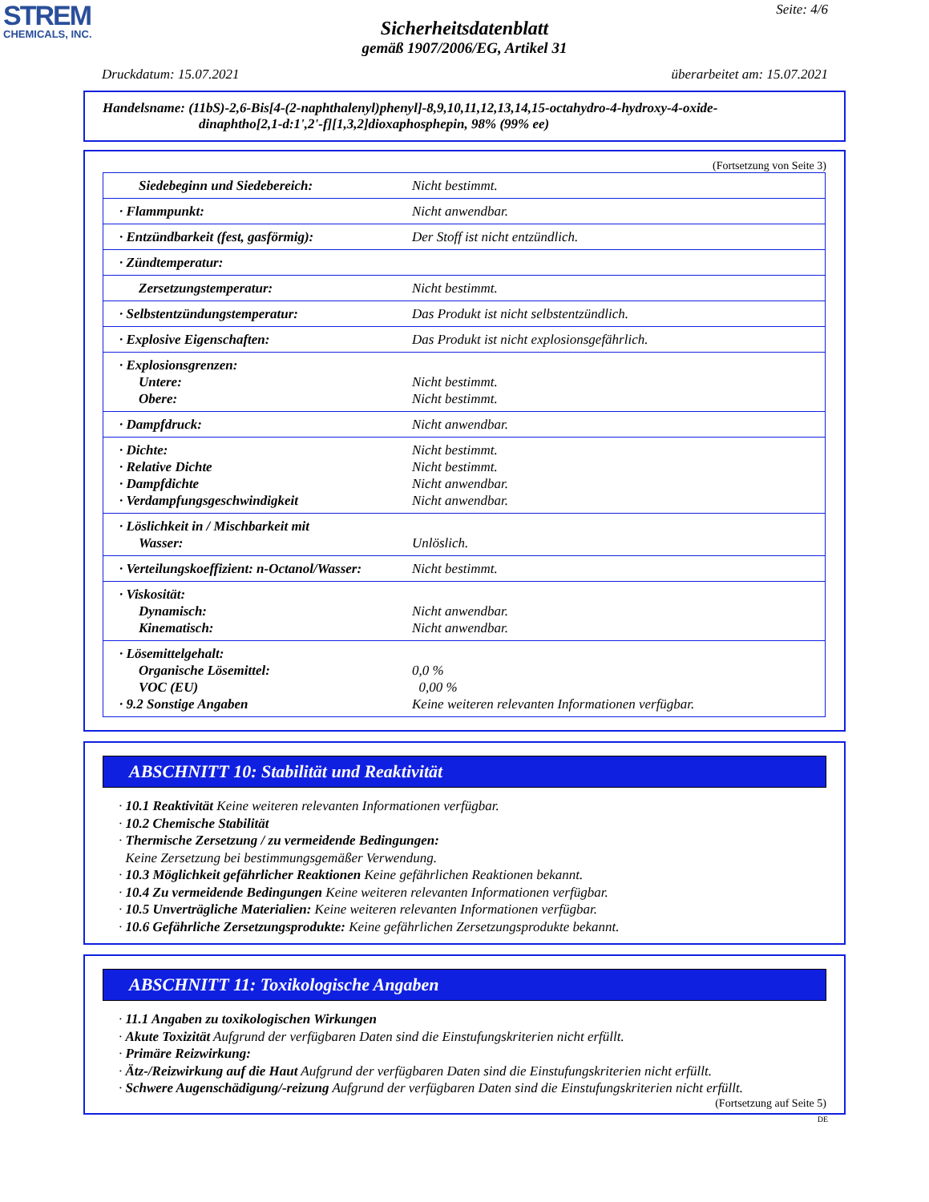STREM
CHEMICALS, INC.
Seite: 4/6
Sicherheitsdatenblatt
gemäß 1907/2006/EG, Artikel 31
Druckdatum: 15.07.2021 überarbeitet am: 15.07.2021
Handelsname: (11bS)-2,6-Bis[4-(2-naphthalenyl)phenyl]-8,9,10,11,12,13,14,15-octahydro-4-hydroxy-4-oxide-
dinaphtho[2,1-d:1',2'-f][1,3,2]dioxaphosphepin, 98% (99% ee)
(Fortsetzung von Seite 3)
| Siedebeginn und Siedebereich: | Nicht bestimmt. |
| · Flammpunkt: | Nicht anwendbar. |
| · Entzündbarkeit (fest, gasförmig): | Der Stoff ist nicht entzündlich. |
| · Zündtemperatur: | |
| Zersetzungstemperatur: | Nicht bestimmt. |
| · Selbstentzündungstemperatur: | Das Produkt ist nicht selbstentzündlich. |
| · Explosive Eigenschaften: | Das Produkt ist nicht explosionsgefährlich. |
| · Explosionsgrenzen: Untere: Obere: | Nicht bestimmt. Nicht bestimmt. |
| · Dampfdruck: | Nicht anwendbar. |
| · Dichte: · Relative Dichte · Dampfdichte · Verdampfungsgeschwindigkeit | Nicht bestimmt. Nicht bestimmt. Nicht anwendbar. Nicht anwendbar. |
| · Löslichkeit in / Mischbarkeit mit Wasser: | Unlöslich. |
| · Verteilungskoeffizient: n-Octanol/Wasser: | Nicht bestimmt. |
| · Viskosität: Dynamisch: Kinematisch: | Nicht anwendbar. Nicht anwendbar. |
| · Lösemittelgehalt: Organische Lösemittel: VOC (EU) · 9.2 Sonstige Angaben | 0,0 % 0,00 % Keine weiteren relevanten Informationen verfügbar. |
ABSCHNITT 10: Stabilität und Reaktivität
· 10.1 Reaktivität Keine weiteren relevanten Informationen verfügbar.
· 10.2 Chemische Stabilität
· Thermische Zersetzung / zu vermeidende Bedingungen:
Keine Zersetzung bei bestimmungsgemäßer Verwendung.
· 10.3 Möglichkeit gefährlicher Reaktionen Keine gefährlichen Reaktionen bekannt.
· 10.4 Zu vermeidende Bedingungen Keine weiteren relevanten Informationen verfügbar.
· 10.5 Unverträgliche Materialien: Keine weiteren relevanten Informationen verfügbar.
· 10.6 Gefährliche Zersetzungsprodukte: Keine gefährlichen Zersetzungsprodukte bekannt.
ABSCHNITT 11: Toxikologische Angaben
· 11.1 Angaben zu toxikologischen Wirkungen
· Akute Toxizität Aufgrund der verfügbaren Daten sind die Einstufungskriterien nicht erfüllt.
· Primäre Reizwirkung:
· Ätz-/Reizwirkung auf die Haut Aufgrund der verfügbaren Daten sind die Einstufungskriterien nicht erfüllt.
· Schwere Augenschädigung/-reizung Aufgrund der verfügbaren Daten sind die Einstufungskriterien nicht erfüllt.
(Fortsetzung auf Seite 5)
DE